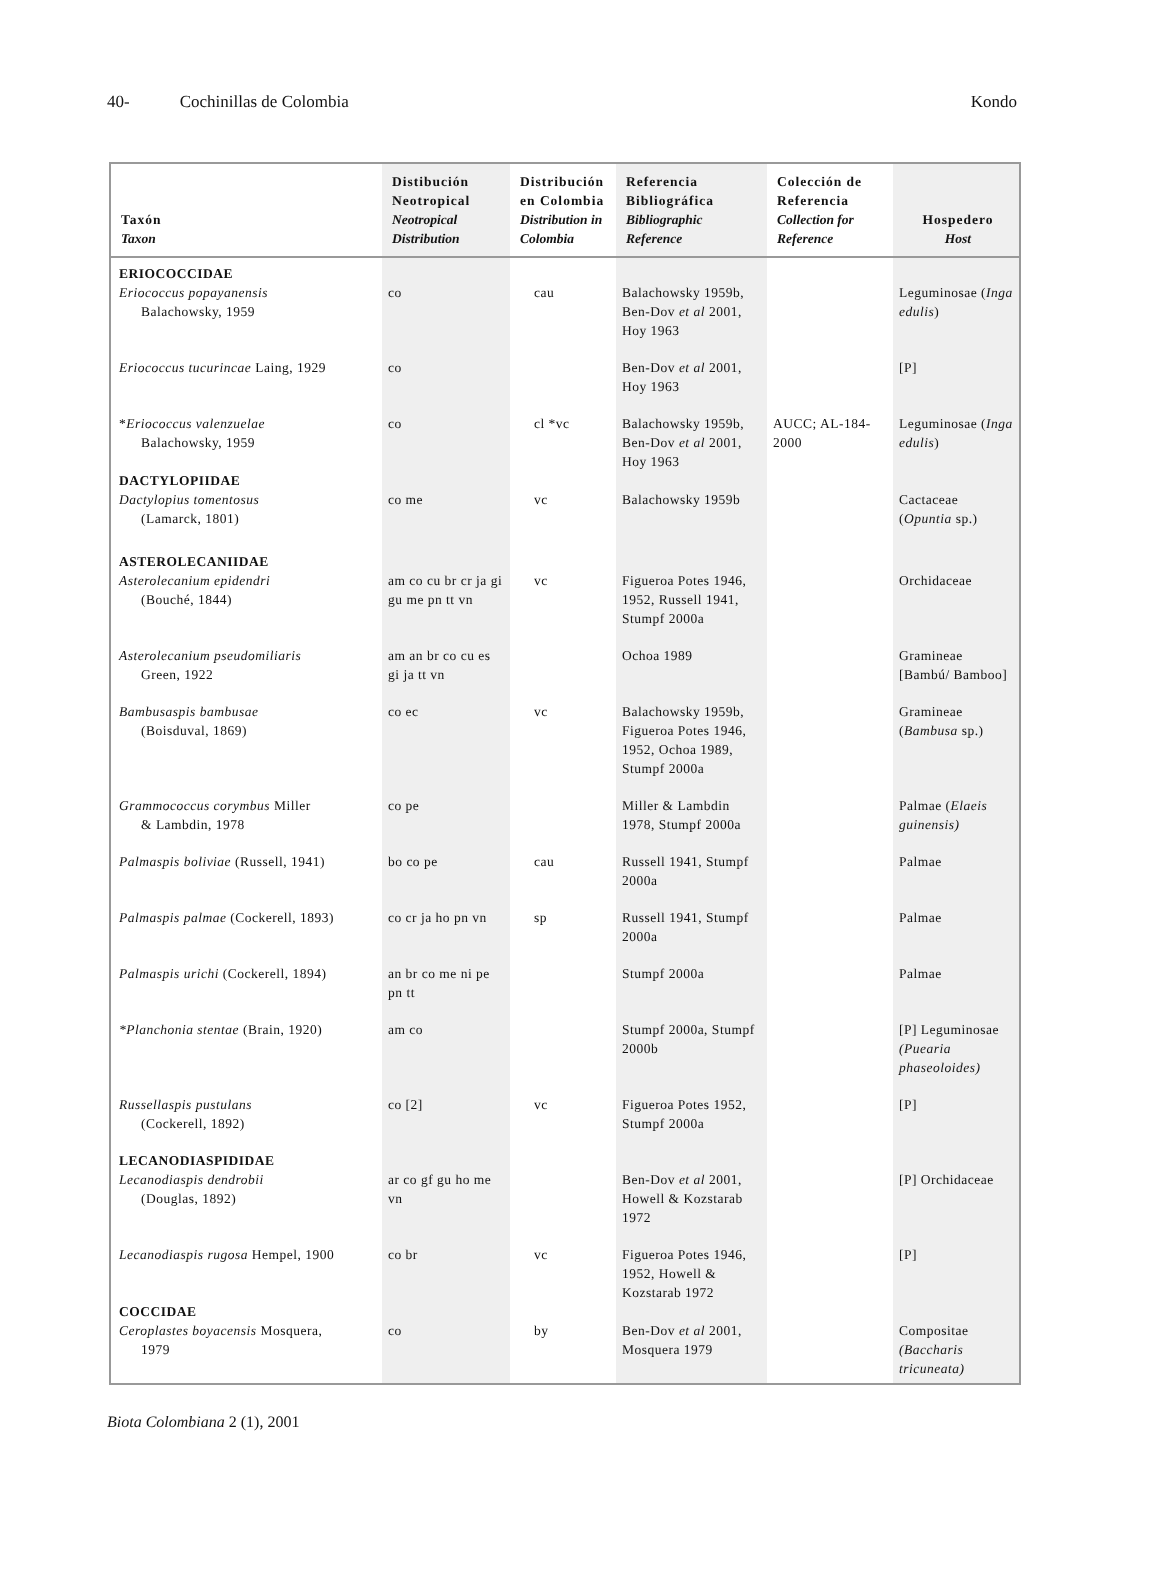40- Cochinillas de Colombia Kondo
| Taxón Taxon | Distibución Neotropical Neotropical Distribution | Distribución en Colombia Distribution in Colombia | Referencia Bibliográfica Bibliographic Reference | Colección de Referencia Collection for Reference | Hospedero Host |
| --- | --- | --- | --- | --- | --- |
| ERIOCOCCIDAE | | | | | |
| Eriococcus popayanensis Balachowsky, 1959 | co | cau | Balachowsky 1959b, Ben-Dov et al 2001, Hoy 1963 | | Leguminosae ( Inga edulis ) |
| Eriococcus tucurincae Laing, 1929 | co | | Ben-Dov et al 2001, Hoy 1963 | | [P] |
| * Eriococcus valenzuelae Balachowsky, 1959 | co | cl *vc | Balachowsky 1959b, Ben-Dov et al 2001, Hoy 1963 | AUCC; AL-184-2000 | Leguminosae ( Inga edulis ) |
| DACTYLOPIIDAE | | | | | |
| Dactylopius tomentosus (Lamarck, 1801) | co me | vc | Balachowsky 1959b | | Cactaceae ( Opuntia sp.) |
| ASTEROLECANIIDAE | | | | | |
| Asterolecanium epidendri (Bouché, 1844) | am co cu br cr ja gi gu me pn tt vn | vc | Figueroa Potes 1946, 1952, Russell 1941, Stumpf 2000a | | Orchidaceae |
| Asterolecanium pseudomiliaris Green, 1922 | am an br co cu es gi ja tt vn | | Ochoa 1989 | | Gramineae [Bambú/ Bamboo] |
| Bambusaspis bambusae (Boisduval, 1869) | co ec | vc | Balachowsky 1959b, Figueroa Potes 1946, 1952, Ochoa 1989, Stumpf 2000a | | Gramineae ( Bambusa sp.) |
| Grammococcus corymbus Miller & Lambdin, 1978 | co pe | | Miller & Lambdin 1978, Stumpf 2000a | | Palmae ( Elaeis guinensis) |
| Palmaspis boliviae (Russell, 1941) | bo co pe | cau | Russell 1941, Stumpf 2000a | | Palmae |
| Palmaspis palmae (Cockerell, 1893) | co cr ja ho pn vn | sp | Russell 1941, Stumpf 2000a | | Palmae |
| Palmaspis urichi (Cockerell, 1894) | an br co me ni pe pn tt | | Stumpf 2000a | | Palmae |
| *Planchonia stentae (Brain, 1920) | am co | | Stumpf 2000a, Stumpf 2000b | | [P] Leguminosae (Puearia phaseoloides) |
| Russellaspis pustulans (Cockerell, 1892) | co [2] | vc | Figueroa Potes 1952, Stumpf 2000a | | [P] |
| LECANODIASPIDIDAE | | | | | |
| Lecanodiaspis dendrobii (Douglas, 1892) | ar co gf gu ho me vn | | Ben-Dov et al 2001, Howell & Kozstarab 1972 | | [P] Orchidaceae |
| Lecanodiaspis rugosa Hempel, 1900 | co br | vc | Figueroa Potes 1946, 1952, Howell & Kozstarab 1972 | | [P] |
| COCCIDAE | | | | | |
| Ceroplastes boyacensis Mosquera, 1979 | co | by | Ben-Dov et al 2001, Mosquera 1979 | | Compositae (Baccharis tricuneata) |
Biota Colombiana 2 (1), 2001